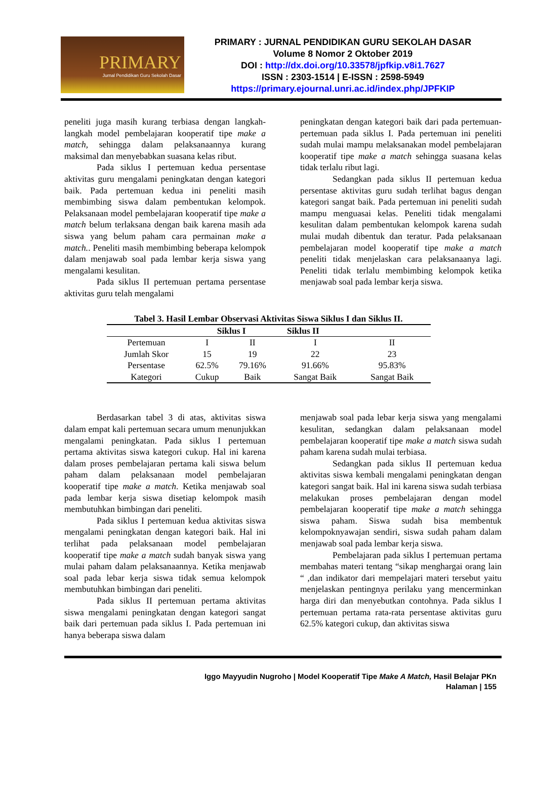PRIMARY
Jurnal Pendidikan Guru Sekolah Dasar
PRIMARY : JURNAL PENDIDIKAN GURU SEKOLAH DASAR
Volume 8 Nomor 2 Oktober 2019
DOI : http://dx.doi.org/10.33578/jpfkip.v8i1.7627
ISSN : 2303-1514 | E-ISSN : 2598-5949
https://primary.ejournal.unri.ac.id/index.php/JPFKIP
peneliti juga masih kurang terbiasa dengan langkah-langkah model pembelajaran kooperatif tipe make a match, sehingga dalam pelaksanaannya kurang maksimal dan menyebabkan suasana kelas ribut.
Pada siklus I pertemuan kedua persentase aktivitas guru mengalami peningkatan dengan kategori baik. Pada pertemuan kedua ini peneliti masih membimbing siswa dalam pembentukan kelompok. Pelaksanaan model pembelajaran kooperatif tipe make a match belum terlaksana dengan baik karena masih ada siswa yang belum paham cara permainan make a match.. Peneliti masih membimbing beberapa kelompok dalam menjawab soal pada lembar kerja siswa yang mengalami kesulitan.
Pada siklus II pertemuan pertama persentase aktivitas guru telah mengalami
peningkatan dengan kategori baik dari pada pertemuan-pertemuan pada siklus I. Pada pertemuan ini peneliti sudah mulai mampu melaksanakan model pembelajaran kooperatif tipe make a match sehingga suasana kelas tidak terlalu ribut lagi.
Sedangkan pada siklus II pertemuan kedua persentase aktivitas guru sudah terlihat bagus dengan kategori sangat baik. Pada pertemuan ini peneliti sudah mampu menguasai kelas. Peneliti tidak mengalami kesulitan dalam pembentukan kelompok karena sudah mulai mudah dibentuk dan teratur. Pada pelaksanaan pembelajaran model kooperatif tipe make a match peneliti tidak menjelaskan cara pelaksanaanya lagi. Peneliti tidak terlalu membimbing kelompok ketika menjawab soal pada lembar kerja siswa.
Tabel 3. Hasil Lembar Observasi Aktivitas Siswa Siklus I dan Siklus II.
| | Siklus I | | Siklus II | |
| --- | --- | --- | --- | --- |
| Pertemuan | I | II | I | II |
| Jumlah Skor | 15 | 19 | 22 | 23 |
| Persentase | 62.5% | 79.16% | 91.66% | 95.83% |
| Kategori | Cukup | Baik | Sangat Baik | Sangat Baik |
Berdasarkan tabel 3 di atas, aktivitas siswa dalam empat kali pertemuan secara umum menunjukkan mengalami peningkatan. Pada siklus I pertemuan pertama aktivitas siswa kategori cukup. Hal ini karena dalam proses pembelajaran pertama kali siswa belum paham dalam pelaksanaan model pembelajaran kooperatif tipe make a match. Ketika menjawab soal pada lembar kerja siswa disetiap kelompok masih membutuhkan bimbingan dari peneliti.
Pada siklus I pertemuan kedua aktivitas siswa mengalami peningkatan dengan kategori baik. Hal ini terlihat pada pelaksanaan model pembelajaran kooperatif tipe make a match sudah banyak siswa yang mulai paham dalam pelaksanaannya. Ketika menjawab soal pada lebar kerja siswa tidak semua kelompok membutuhkan bimbingan dari peneliti.
Pada siklus II pertemuan pertama aktivitas siswa mengalami peningkatan dengan kategori sangat baik dari pertemuan pada siklus I. Pada pertemuan ini hanya beberapa siswa dalam
menjawab soal pada lebar kerja siswa yang mengalami kesulitan, sedangkan dalam pelaksanaan model pembelajaran kooperatif tipe make a match siswa sudah paham karena sudah mulai terbiasa.
Sedangkan pada siklus II pertemuan kedua aktivitas siswa kembali mengalami peningkatan dengan kategori sangat baik. Hal ini karena siswa sudah terbiasa melakukan proses pembelajaran dengan model pembelajaran kooperatif tipe make a match sehingga siswa paham. Siswa sudah bisa membentuk kelompoknyawajan sendiri, siswa sudah paham dalam menjawab soal pada lembar kerja siswa.
Pembelajaran pada siklus I pertemuan pertama membahas materi tentang “sikap menghargai orang lain “ ,dan indikator dari mempelajari materi tersebut yaitu menjelaskan pentingnya perilaku yang mencerminkan harga diri dan menyebutkan contohnya. Pada siklus I pertemuan pertama rata-rata persentase aktivitas guru 62.5% kategori cukup, dan aktivitas siswa
Iggo Mayyudin Nugroho | Model Kooperatif Tipe Make A Match, Hasil Belajar PKn
Halaman | 155